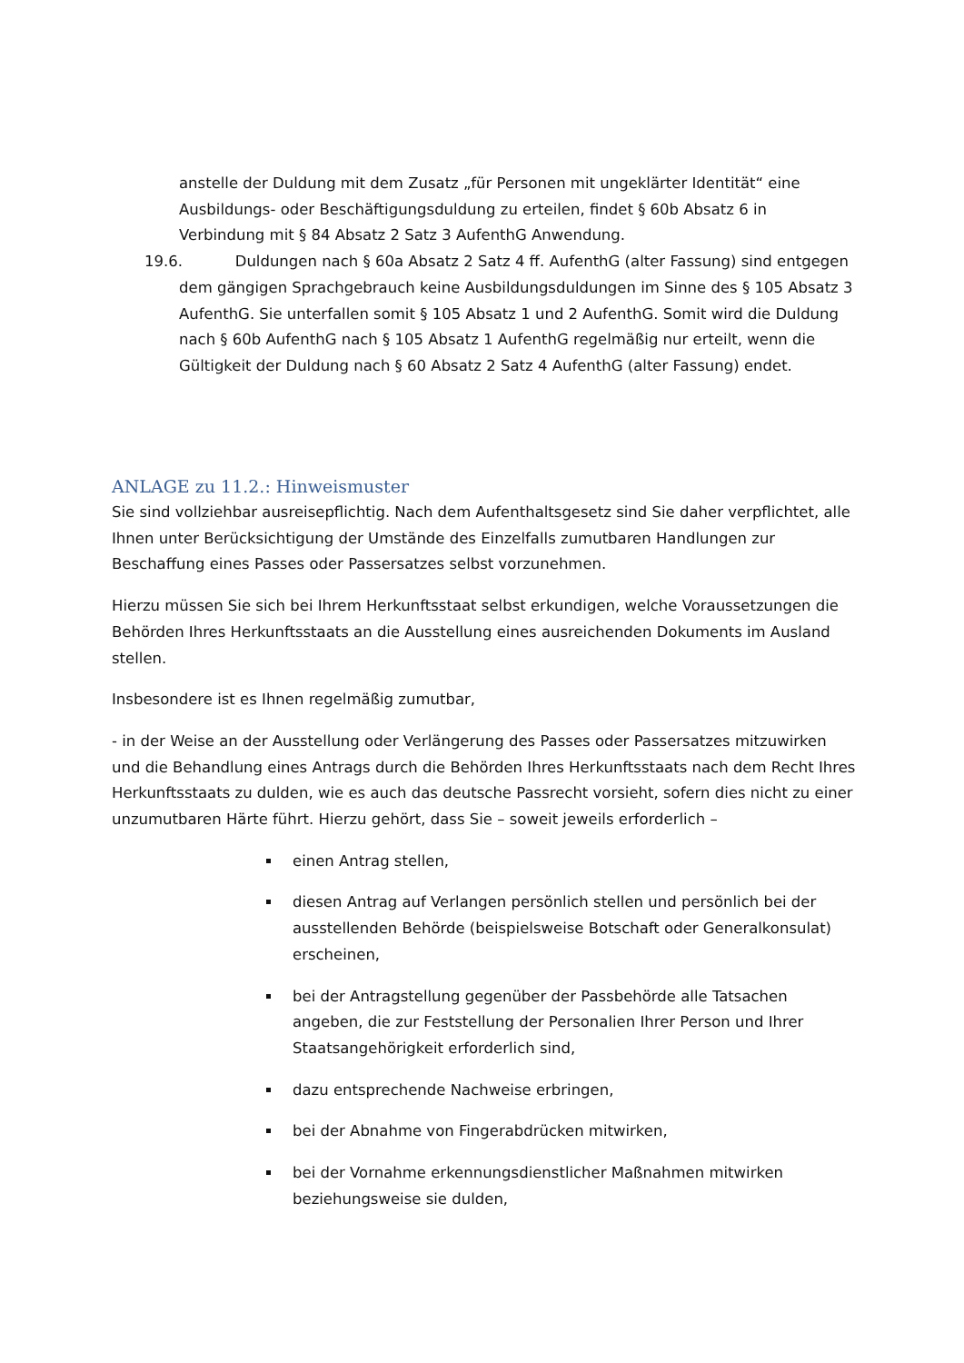anstelle der Duldung mit dem Zusatz „für Personen mit ungeklärter Identität“ eine Ausbildungs- oder Beschäftigungsduldung zu erteilen, findet § 60b Absatz 6 in Verbindung mit § 84 Absatz 2 Satz 3 AufenthG Anwendung.
19.6. Duldungen nach § 60a Absatz 2 Satz 4 ff. AufenthG (alter Fassung) sind entgegen dem gängigen Sprachgebrauch keine Ausbildungsduldungen im Sinne des § 105 Absatz 3 AufenthG. Sie unterfallen somit § 105 Absatz 1 und 2 AufenthG. Somit wird die Duldung nach § 60b AufenthG nach § 105 Absatz 1 AufenthG regelmäßig nur erteilt, wenn die Gültigkeit der Duldung nach § 60 Absatz 2 Satz 4 AufenthG (alter Fassung) endet.
ANLAGE zu 11.2.: Hinweismuster
Sie sind vollziehbar ausreisepflichtig. Nach dem Aufenthaltsgesetz sind Sie daher verpflichtet, alle Ihnen unter Berücksichtigung der Umstände des Einzelfalls zumutbaren Handlungen zur Beschaffung eines Passes oder Passersatzes selbst vorzunehmen.
Hierzu müssen Sie sich bei Ihrem Herkunftsstaat selbst erkundigen, welche Voraussetzungen die Behörden Ihres Herkunftsstaats an die Ausstellung eines ausreichenden Dokuments im Ausland stellen.
Insbesondere ist es Ihnen regelmäßig zumutbar,
- in der Weise an der Ausstellung oder Verlängerung des Passes oder Passersatzes mitzuwirken und die Behandlung eines Antrags durch die Behörden Ihres Herkunftsstaats nach dem Recht Ihres Herkunftsstaats zu dulden, wie es auch das deutsche Passrecht vorsieht, sofern dies nicht zu einer unzumutbaren Härte führt. Hierzu gehört, dass Sie – soweit jeweils erforderlich –
einen Antrag stellen,
diesen Antrag auf Verlangen persönlich stellen und persönlich bei der ausstellenden Behörde (beispielsweise Botschaft oder Generalkonsulat) erscheinen,
bei der Antragstellung gegenüber der Passbehörde alle Tatsachen angeben, die zur Feststellung der Personalien Ihrer Person und Ihrer Staatsangehörigkeit erforderlich sind,
dazu entsprechende Nachweise erbringen,
bei der Abnahme von Fingerabdrücken mitwirken,
bei der Vornahme erkennungsdienstlicher Maßnahmen mitwirken beziehungsweise sie dulden,